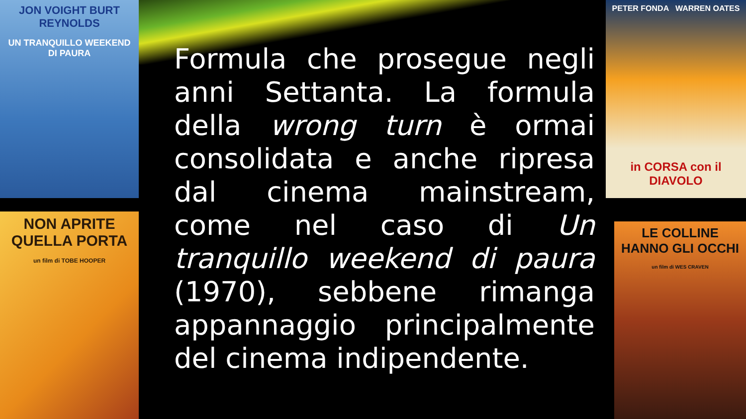JON VOIGHT BURT REYNOLDS
UN TRANQUILLO WEEKEND DI PAURA
NON APRITE QUELLA PORTA
un film di TOBE HOOPER
PETER FONDA WARREN OATES
in CORSA con il DIAVOLO
LE COLLINE HANNO GLI OCCHI
un film di WES CRAVEN
Formula che prosegue negli anni Settanta. La formula della wrong turn è ormai consolidata e anche ripresa dal cinema mainstream, come nel caso di Un tranquillo weekend di paura (1970), sebbene rimanga appannaggio principalmente del cinema indipendente.